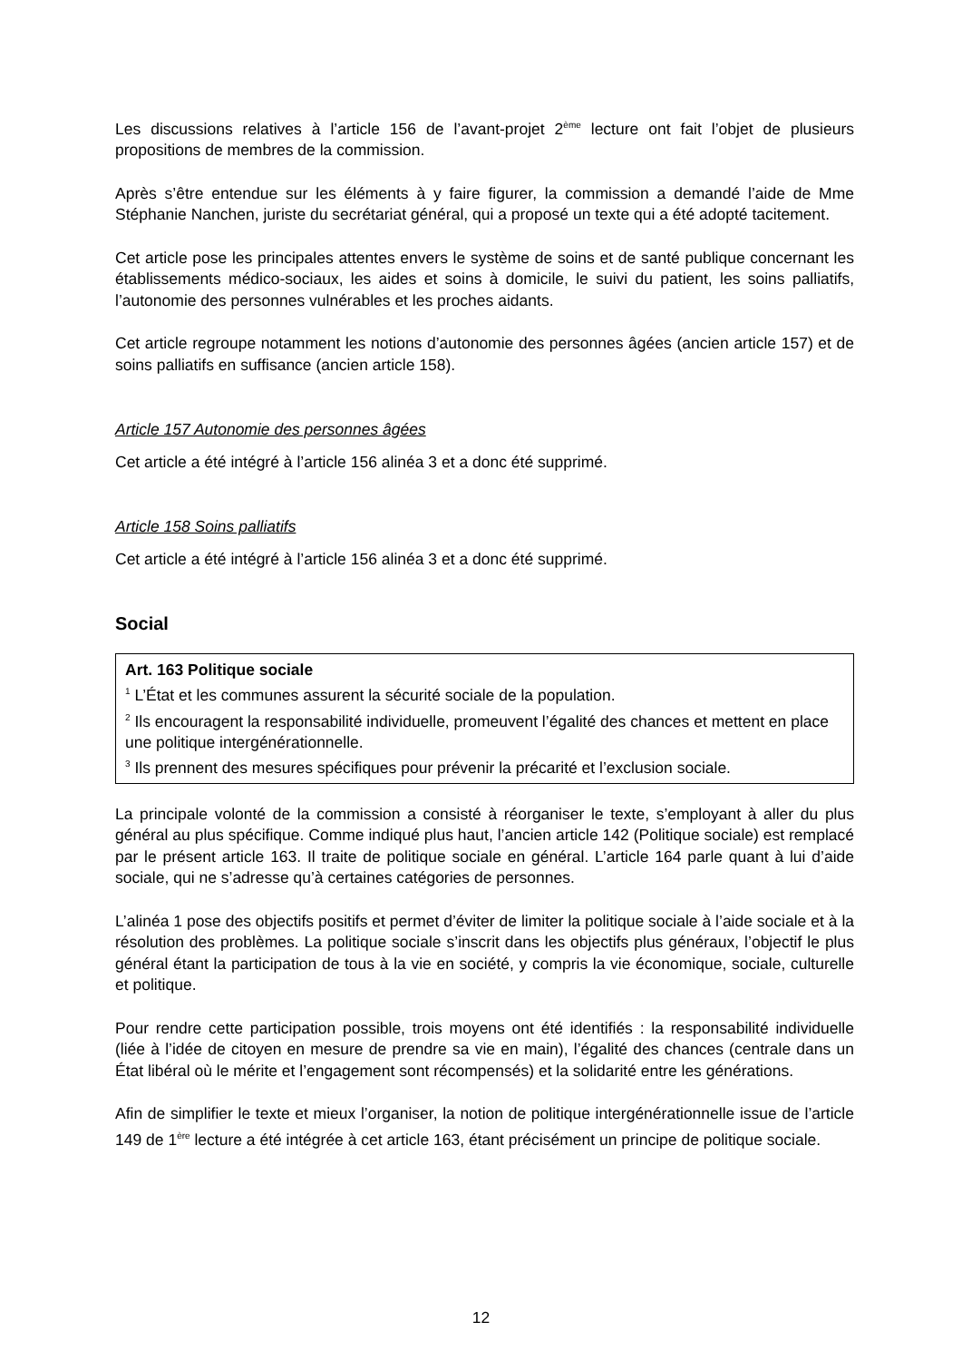Les discussions relatives à l’article 156 de l’avant-projet 2<sup>ème</sup> lecture ont fait l’objet de plusieurs propositions de membres de la commission.
Après s’être entendue sur les éléments à y faire figurer, la commission a demandé l’aide de Mme Stéphanie Nanchen, juriste du secrétariat général, qui a proposé un texte qui a été adopté tacitement.
Cet article pose les principales attentes envers le système de soins et de santé publique concernant les établissements médico-sociaux, les aides et soins à domicile, le suivi du patient, les soins palliatifs, l’autonomie des personnes vulnérables et les proches aidants.
Cet article regroupe notamment les notions d’autonomie des personnes âgées (ancien article 157) et de soins palliatifs en suffisance (ancien article 158).
Article 157 Autonomie des personnes âgées
Cet article a été intégré à l’article 156 alinéa 3 et a donc été supprimé.
Article 158 Soins palliatifs
Cet article a été intégré à l’article 156 alinéa 3 et a donc été supprimé.
Social
Art. 163 Politique sociale
<sup>1</sup> L’État et les communes assurent la sécurité sociale de la population.
<sup>2</sup> Ils encouragent la responsabilité individuelle, promeuvent l’égalité des chances et mettent en place une politique intergénérationnelle.
<sup>3</sup> Ils prennent des mesures spécifiques pour prévenir la précarité et l’exclusion sociale.
La principale volonté de la commission a consisté à réorganiser le texte, s’employant à aller du plus général au plus spécifique. Comme indiqué plus haut, l’ancien article 142 (Politique sociale) est remplacé par le présent article 163. Il traite de politique sociale en général. L’article 164 parle quant à lui d’aide sociale, qui ne s’adresse qu’à certaines catégories de personnes.
L’alinéa 1 pose des objectifs positifs et permet d’éviter de limiter la politique sociale à l’aide sociale et à la résolution des problèmes. La politique sociale s’inscrit dans les objectifs plus généraux, l’objectif le plus général étant la participation de tous à la vie en société, y compris la vie économique, sociale, culturelle et politique.
Pour rendre cette participation possible, trois moyens ont été identifiés : la responsabilité individuelle (liée à l’idée de citoyen en mesure de prendre sa vie en main), l’égalité des chances (centrale dans un État libéral où le mérite et l’engagement sont récompensés) et la solidarité entre les générations.
Afin de simplifier le texte et mieux l’organiser, la notion de politique intergénérationnelle issue de l’article 149 de 1<sup>ère</sup> lecture a été intégrée à cet article 163, étant précisément un principe de politique sociale.
12